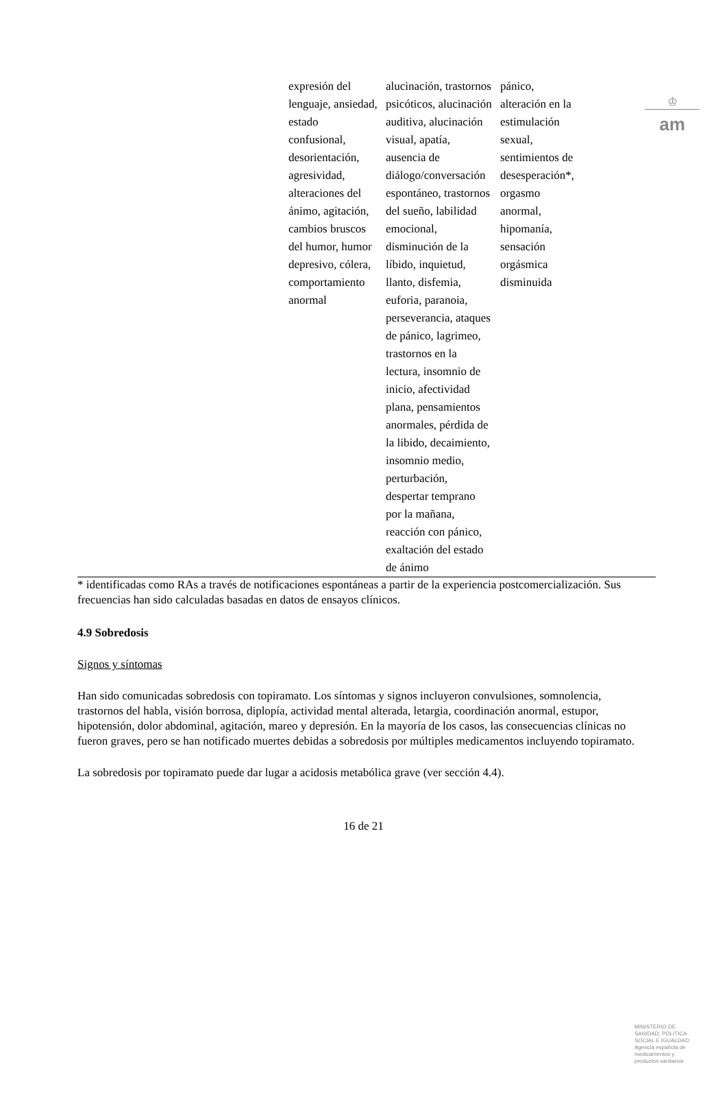♔
am
| | expresión del lenguaje, ansiedad, estado confusional, desorientación, agresividad, alteraciones del ánimo, agitación, cambios bruscos del humor, humor depresivo, cólera, comportamiento anormal | alucinación, trastornos psicóticos, alucinación auditiva, alucinación visual, apatía, ausencia de diálogo/conversación espontáneo, trastornos del sueño, labilidad emocional, disminución de la líbido, inquietud, llanto, disfemia, euforia, paranoia, perseverancia, ataques de pánico, lagrimeo, trastornos en la lectura, insomnio de inicio, afectividad plana, pensamientos anormales, pérdida de la libido, decaimiento, insomnio medio, perturbación, despertar temprano por la mañana, reacción con pánico, exaltación del estado de ánimo | pánico, alteración en la estimulación sexual, sentimientos de desesperación*, orgasmo anormal, hipomanía, sensación orgásmica disminuida | |
* identificadas como RAs a través de notificaciones espontáneas a partir de la experiencia postcomercialización. Sus frecuencias han sido calculadas basadas en datos de ensayos clínicos.
4.9 Sobredosis
Signos y síntomas
Han sido comunicadas sobredosis con topiramato. Los síntomas y signos incluyeron convulsiones, somnolencia, trastornos del habla, visión borrosa, diplopía, actividad mental alterada, letargia, coordinación anormal, estupor, hipotensión, dolor abdominal, agitación, mareo y depresión. En la mayoría de los casos, las consecuencias clínicas no fueron graves, pero se han notificado muertes debidas a sobredosis por múltiples medicamentos incluyendo topiramato.
La sobredosis por topiramato puede dar lugar a acidosis metabólica grave (ver sección 4.4).
16 de 21
MINISTERIO DE SANIDAD, POLITICA SOCIAL E IGUALDAD
Agencia española de medicamentos y productos sanitarios